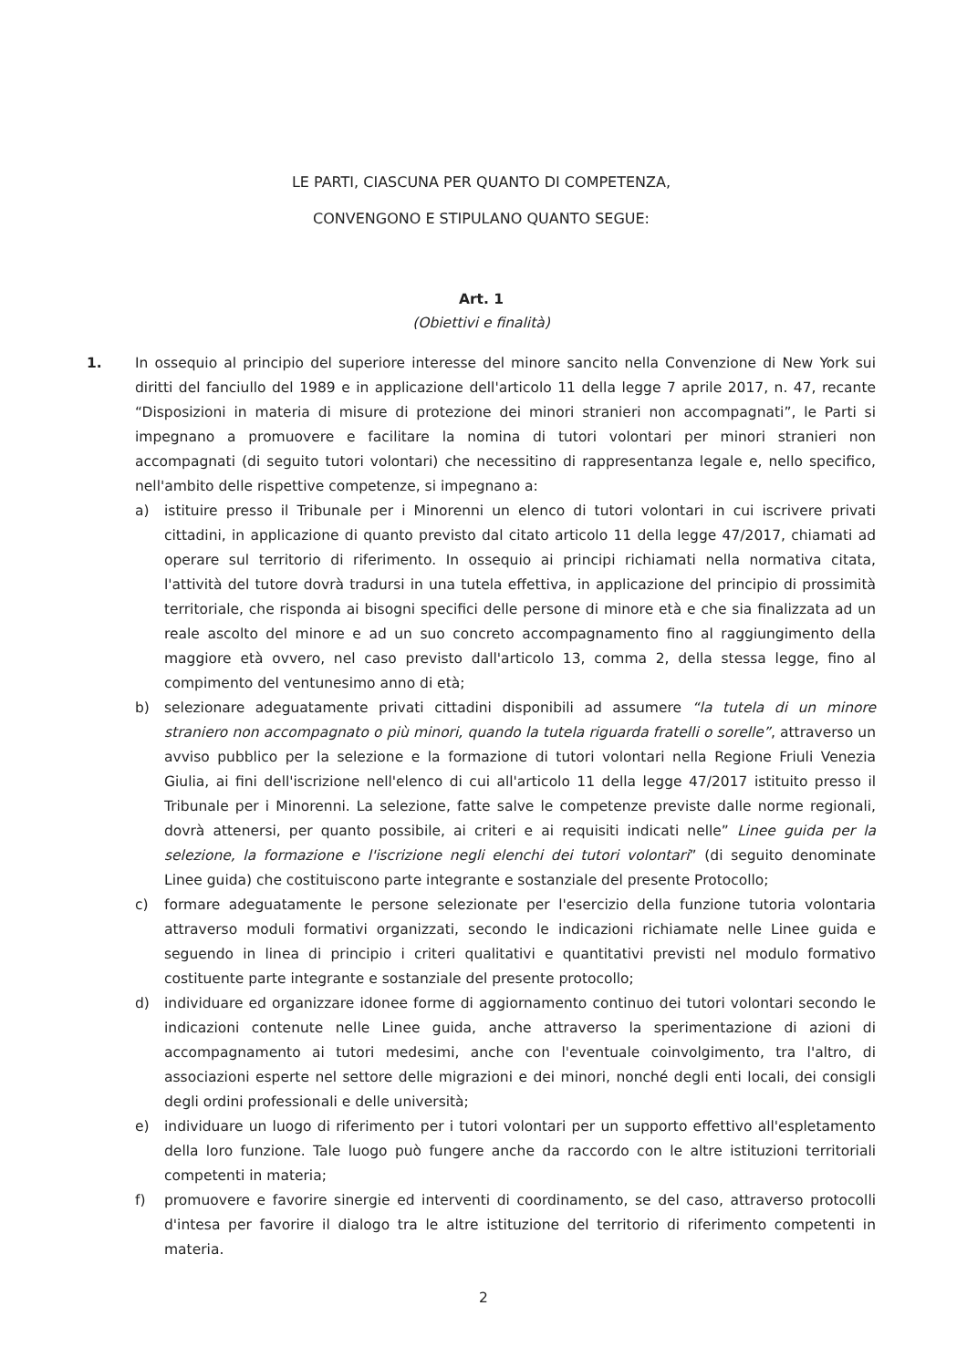LE PARTI, CIASCUNA PER QUANTO DI COMPETENZA,
CONVENGONO E STIPULANO QUANTO SEGUE:
Art. 1
(Obiettivi e finalità)
1. In ossequio al principio del superiore interesse del minore sancito nella Convenzione di New York sui diritti del fanciullo del 1989 e in applicazione dell'articolo 11 della legge 7 aprile 2017, n. 47, recante “Disposizioni in materia di misure di protezione dei minori stranieri non accompagnati”, le Parti si impegnano a promuovere e facilitare la nomina di tutori volontari per minori stranieri non accompagnati (di seguito tutori volontari) che necessitino di rappresentanza legale e, nello specifico, nell'ambito delle rispettive competenze, si impegnano a:
a) istituire presso il Tribunale per i Minorenni un elenco di tutori volontari in cui iscrivere privati cittadini, in applicazione di quanto previsto dal citato articolo 11 della legge 47/2017, chiamati ad operare sul territorio di riferimento. In ossequio ai principi richiamati nella normativa citata, l'attività del tutore dovrà tradursi in una tutela effettiva, in applicazione del principio di prossimità territoriale, che risponda ai bisogni specifici delle persone di minore età e che sia finalizzata ad un reale ascolto del minore e ad un suo concreto accompagnamento fino al raggiungimento della maggiore età ovvero, nel caso previsto dall'articolo 13, comma 2, della stessa legge, fino al compimento del ventunesimo anno di età;
b) selezionare adeguatamente privati cittadini disponibili ad assumere “la tutela di un minore straniero non accompagnato o più minori, quando la tutela riguarda fratelli o sorelle”, attraverso un avviso pubblico per la selezione e la formazione di tutori volontari nella Regione Friuli Venezia Giulia, ai fini dell'iscrizione nell'elenco di cui all'articolo 11 della legge 47/2017 istituito presso il Tribunale per i Minorenni. La selezione, fatte salve le competenze previste dalle norme regionali, dovrà attenersi, per quanto possibile, ai criteri e ai requisiti indicati nelle” Linee guida per la selezione, la formazione e l'iscrizione negli elenchi dei tutori volontari” (di seguito denominate Linee guida) che costituiscono parte integrante e sostanziale del presente Protocollo;
c) formare adeguatamente le persone selezionate per l'esercizio della funzione tutoria volontaria attraverso moduli formativi organizzati, secondo le indicazioni richiamate nelle Linee guida e seguendo in linea di principio i criteri qualitativi e quantitativi previsti nel modulo formativo costituente parte integrante e sostanziale del presente protocollo;
d) individuare ed organizzare idonee forme di aggiornamento continuo dei tutori volontari secondo le indicazioni contenute nelle Linee guida, anche attraverso la sperimentazione di azioni di accompagnamento ai tutori medesimi, anche con l'eventuale coinvolgimento, tra l'altro, di associazioni esperte nel settore delle migrazioni e dei minori, nonché degli enti locali, dei consigli degli ordini professionali e delle università;
e) individuare un luogo di riferimento per i tutori volontari per un supporto effettivo all'espletamento della loro funzione. Tale luogo può fungere anche da raccordo con le altre istituzioni territoriali competenti in materia;
f) promuovere e favorire sinergie ed interventi di coordinamento, se del caso, attraverso protocolli d'intesa per favorire il dialogo tra le altre istituzione del territorio di riferimento competenti in materia.
2